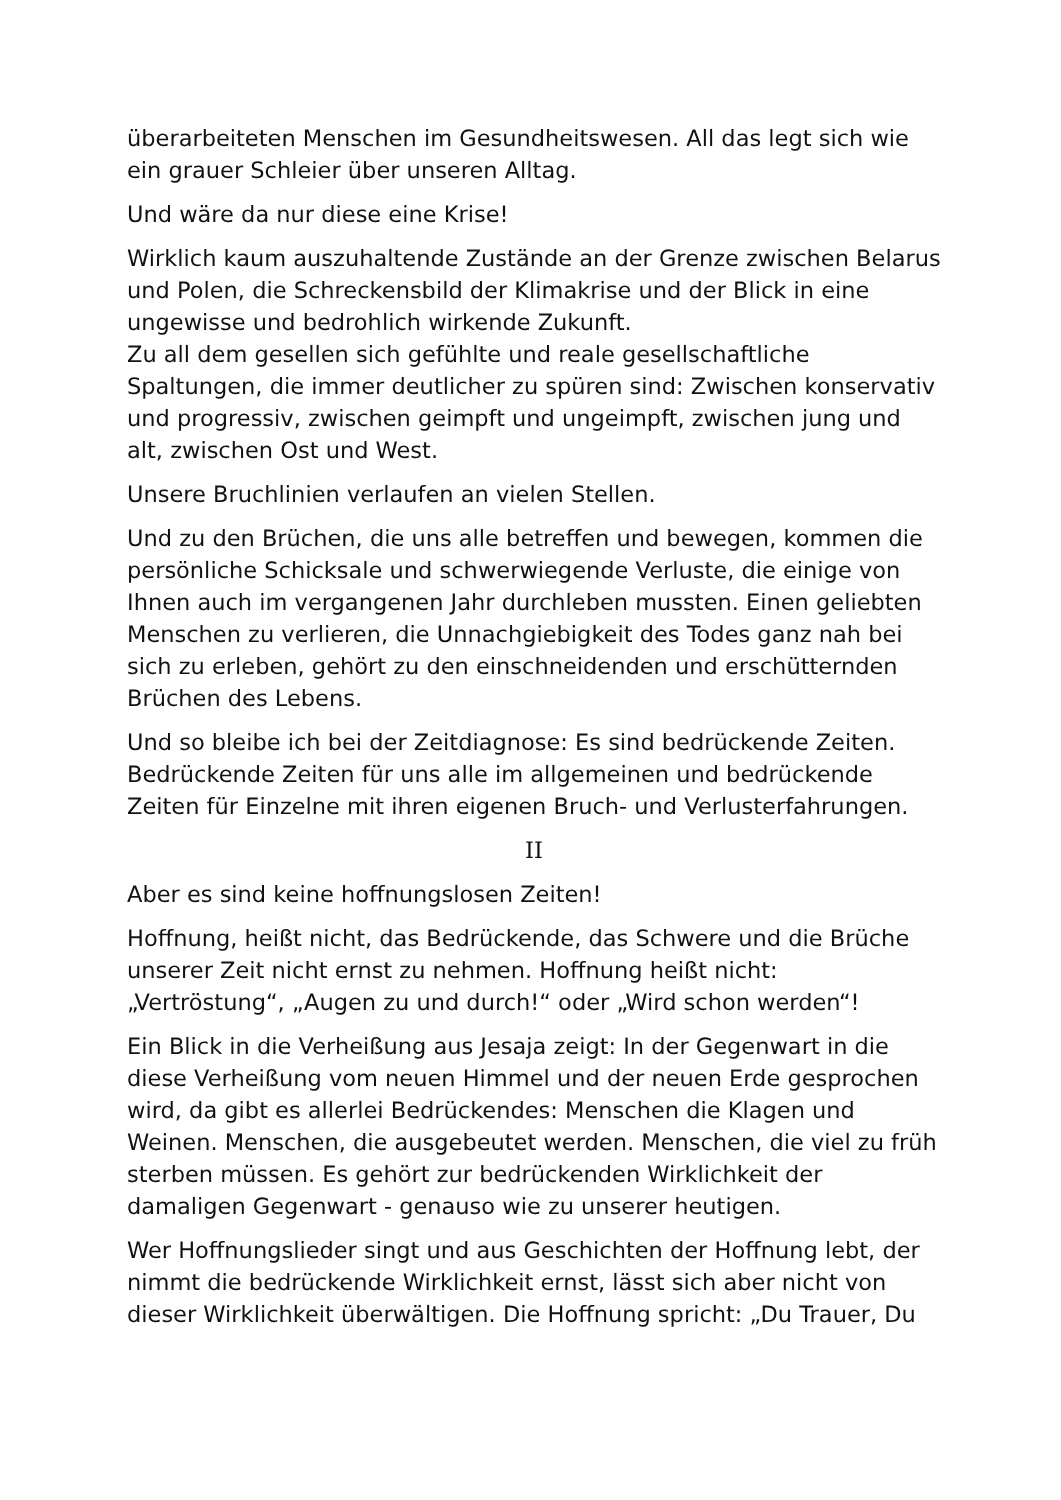überarbeiteten Menschen im Gesundheitswesen. All das legt sich wie ein grauer Schleier über unseren Alltag.
Und wäre da nur diese eine Krise!
Wirklich kaum auszuhaltende Zustände an der Grenze zwischen Belarus und Polen, die Schreckensbild der Klimakrise und der Blick in eine ungewisse und bedrohlich wirkende Zukunft.
Zu all dem gesellen sich gefühlte und reale gesellschaftliche Spaltungen, die immer deutlicher zu spüren sind: Zwischen konservativ und progressiv, zwischen geimpft und ungeimpft, zwischen jung und alt, zwischen Ost und West.
Unsere Bruchlinien verlaufen an vielen Stellen.
Und zu den Brüchen, die uns alle betreffen und bewegen, kommen die persönliche Schicksale und schwerwiegende Verluste, die einige von Ihnen auch im vergangenen Jahr durchleben mussten. Einen geliebten Menschen zu verlieren, die Unnachgiebigkeit des Todes ganz nah bei sich zu erleben, gehört zu den einschneidenden und erschütternden Brüchen des Lebens.
Und so bleibe ich bei der Zeitdiagnose: Es sind bedrückende Zeiten. Bedrückende Zeiten für uns alle im allgemeinen und bedrückende Zeiten für Einzelne mit ihren eigenen Bruch- und Verlusterfahrungen.
II
Aber es sind keine hoffnungslosen Zeiten!
Hoffnung, heißt nicht, das Bedrückende, das Schwere und die Brüche unserer Zeit nicht ernst zu nehmen. Hoffnung heißt nicht: „Vertröstung“, „Augen zu und durch!“ oder „Wird schon werden“!
Ein Blick in die Verheißung aus Jesaja zeigt: In der Gegenwart in die diese Verheißung vom neuen Himmel und der neuen Erde gesprochen wird, da gibt es allerlei Bedrückendes: Menschen die Klagen und Weinen. Menschen, die ausgebeutet werden. Menschen, die viel zu früh sterben müssen. Es gehört zur bedrückenden Wirklichkeit der damaligen Gegenwart - genauso wie zu unserer heutigen.
Wer Hoffnungslieder singt und aus Geschichten der Hoffnung lebt, der nimmt die bedrückende Wirklichkeit ernst, lässt sich aber nicht von dieser Wirklichkeit überwältigen. Die Hoffnung spricht: „Du Trauer, Du